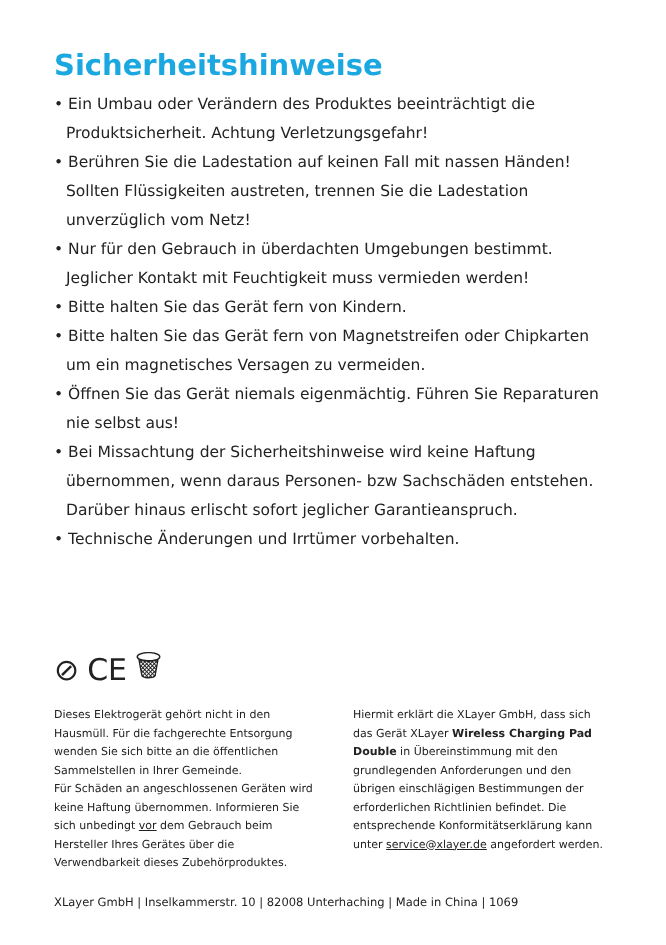Sicherheitshinweise
• Ein Umbau oder Verändern des Produktes beeinträchtigt die Produktsicherheit. Achtung Verletzungsgefahr!
• Berühren Sie die Ladestation auf keinen Fall mit nassen Händen! Sollten Flüssigkeiten austreten, trennen Sie die Ladestation unverzüglich vom Netz!
• Nur für den Gebrauch in überdachten Umgebungen bestimmt. Jeglicher Kontakt mit Feuchtigkeit muss vermieden werden!
• Bitte halten Sie das Gerät fern von Kindern.
• Bitte halten Sie das Gerät fern von Magnetstreifen oder Chipkarten um ein magnetisches Versagen zu vermeiden.
• Öffnen Sie das Gerät niemals eigenmächtig. Führen Sie Reparaturen nie selbst aus!
• Bei Missachtung der Sicherheitshinweise wird keine Haftung übernommen, wenn daraus Personen- bzw Sachschäden entstehen. Darüber hinaus erlischt sofort jeglicher Garantieanspruch.
• Technische Änderungen und Irrtümer vorbehalten.
⊘ CE 🗑
Dieses Elektrogerät gehört nicht in den Hausmüll. Für die fachgerechte Entsorgung wenden Sie sich bitte an die öffentlichen Sammelstellen in Ihrer Gemeinde.
Für Schäden an angeschlossenen Geräten wird keine Haftung übernommen. Informieren Sie sich unbedingt vor dem Gebrauch beim Hersteller Ihres Gerätes über die Verwendbarkeit dieses Zubehörproduktes.
Hiermit erklärt die XLayer GmbH, dass sich das Gerät XLayer Wireless Charging Pad Double in Übereinstimmung mit den grundlegenden Anforderungen und den übrigen einschlägigen Bestimmungen der erforderlichen Richtlinien befindet. Die entsprechende Konformitätserklärung kann unter service@xlayer.de angefordert werden.
XLayer GmbH | Inselkammerstr. 10 | 82008 Unterhaching | Made in China | 1069